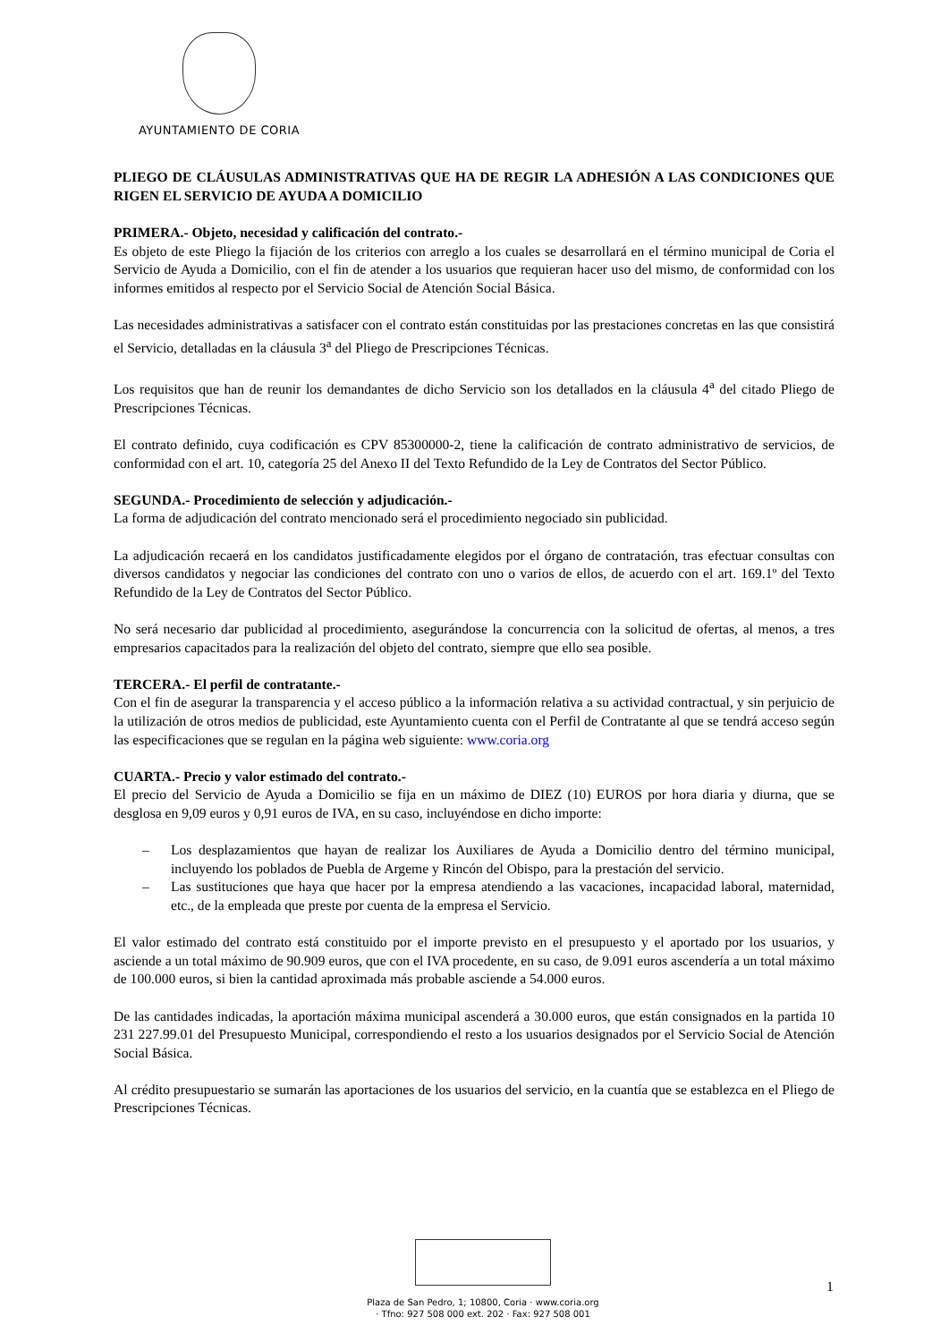AYUNTAMIENTO DE CORIA
PLIEGO DE CLÁUSULAS ADMINISTRATIVAS QUE HA DE REGIR LA ADHESIÓN A LAS CONDICIONES QUE RIGEN EL SERVICIO DE AYUDA A DOMICILIO
PRIMERA.- Objeto, necesidad y calificación del contrato.-
Es objeto de este Pliego la fijación de los criterios con arreglo a los cuales se desarrollará en el término municipal de Coria el Servicio de Ayuda a Domicilio, con el fin de atender a los usuarios que requieran hacer uso del mismo, de conformidad con los informes emitidos al respecto por el Servicio Social de Atención Social Básica.
Las necesidades administrativas a satisfacer con el contrato están constituidas por las prestaciones concretas en las que consistirá el Servicio, detalladas en la cláusula 3<sup>a</sup> del Pliego de Prescripciones Técnicas.
Los requisitos que han de reunir los demandantes de dicho Servicio son los detallados en la cláusula 4<sup>a</sup> del citado Pliego de Prescripciones Técnicas.
El contrato definido, cuya codificación es CPV 85300000-2, tiene la calificación de contrato administrativo de servicios, de conformidad con el art. 10, categoría 25 del Anexo II del Texto Refundido de la Ley de Contratos del Sector Público.
SEGUNDA.- Procedimiento de selección y adjudicación.-
La forma de adjudicación del contrato mencionado será el procedimiento negociado sin publicidad.
La adjudicación recaerá en los candidatos justificadamente elegidos por el órgano de contratación, tras efectuar consultas con diversos candidatos y negociar las condiciones del contrato con uno o varios de ellos, de acuerdo con el art. 169.1º del Texto Refundido de la Ley de Contratos del Sector Público.
No será necesario dar publicidad al procedimiento, asegurándose la concurrencia con la solicitud de ofertas, al menos, a tres empresarios capacitados para la realización del objeto del contrato, siempre que ello sea posible.
TERCERA.- El perfil de contratante.-
Con el fin de asegurar la transparencia y el acceso público a la información relativa a su actividad contractual, y sin perjuicio de la utilización de otros medios de publicidad, este Ayuntamiento cuenta con el Perfil de Contratante al que se tendrá acceso según las especificaciones que se regulan en la página web siguiente: www.coria.org
CUARTA.- Precio y valor estimado del contrato.-
El precio del Servicio de Ayuda a Domicilio se fija en un máximo de DIEZ (10) EUROS por hora diaria y diurna, que se desglosa en 9,09 euros y 0,91 euros de IVA, en su caso, incluyéndose en dicho importe:
– Los desplazamientos que hayan de realizar los Auxiliares de Ayuda a Domicilio dentro del término municipal, incluyendo los poblados de Puebla de Argeme y Rincón del Obispo, para la prestación del servicio.
– Las sustituciones que haya que hacer por la empresa atendiendo a las vacaciones, incapacidad laboral, maternidad, etc., de la empleada que preste por cuenta de la empresa el Servicio.
El valor estimado del contrato está constituido por el importe previsto en el presupuesto y el aportado por los usuarios, y asciende a un total máximo de 90.909 euros, que con el IVA procedente, en su caso, de 9.091 euros ascendería a un total máximo de 100.000 euros, si bien la cantidad aproximada más probable asciende a 54.000 euros.
De las cantidades indicadas, la aportación máxima municipal ascenderá a 30.000 euros, que están consignados en la partida 10 231 227.99.01 del Presupuesto Municipal, correspondiendo el resto a los usuarios designados por el Servicio Social de Atención Social Básica.
Al crédito presupuestario se sumarán las aportaciones de los usuarios del servicio, en la cuantía que se establezca en el Pliego de Prescripciones Técnicas.
1
Plaza de San Pedro, 1; 10800, Coria · www.coria.org
· Tfno: 927 508 000 ext. 202 · Fax: 927 508 001